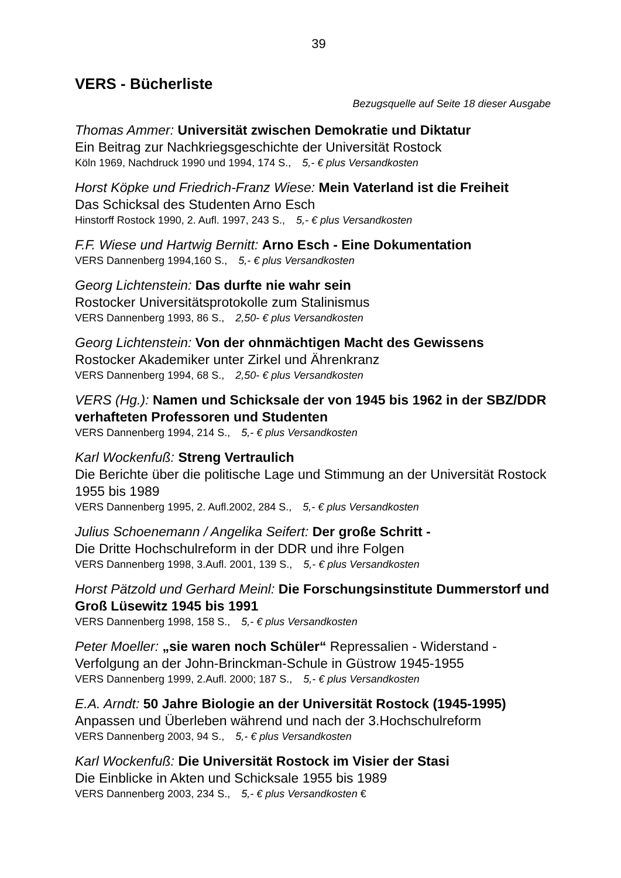39
VERS - Bücherliste
Bezugsquelle auf Seite 18 dieser Ausgabe
Thomas Ammer: Universität zwischen Demokratie und Diktatur
Ein Beitrag zur Nachkriegsgeschichte der Universität Rostock
Köln 1969, Nachdruck 1990 und 1994, 174 S., 5,- € plus Versandkosten
Horst Köpke und Friedrich-Franz Wiese: Mein Vaterland ist die Freiheit
Das Schicksal des Studenten Arno Esch
Hinstorff Rostock 1990, 2. Aufl. 1997, 243 S., 5,- € plus Versandkosten
F.F. Wiese und Hartwig Bernitt: Arno Esch - Eine Dokumentation
VERS Dannenberg 1994,160 S., 5,- € plus Versandkosten
Georg Lichtenstein: Das durfte nie wahr sein
Rostocker Universitätsprotokolle zum Stalinismus
VERS Dannenberg 1993, 86 S., 2,50- € plus Versandkosten
Georg Lichtenstein: Von der ohnmächtigen Macht des Gewissens
Rostocker Akademiker unter Zirkel und Ährenkranz
VERS Dannenberg 1994, 68 S., 2,50- € plus Versandkosten
VERS (Hg.): Namen und Schicksale der von 1945 bis 1962 in der SBZ/DDR verhafteten Professoren und Studenten
VERS Dannenberg 1994, 214 S., 5,- € plus Versandkosten
Karl Wockenfuß: Streng Vertraulich
Die Berichte über die politische Lage und Stimmung an der Universität Rostock 1955 bis 1989
VERS Dannenberg 1995, 2. Aufl.2002, 284 S., 5,- € plus Versandkosten
Julius Schoenemann / Angelika Seifert: Der große Schritt -
Die Dritte Hochschulreform in der DDR und ihre Folgen
VERS Dannenberg 1998, 3.Aufl. 2001, 139 S., 5,- € plus Versandkosten
Horst Pätzold und Gerhard Meinl: Die Forschungsinstitute Dummerstorf und Groß Lüsewitz 1945 bis 1991
VERS Dannenberg 1998, 158 S., 5,- € plus Versandkosten
Peter Moeller: „sie waren noch Schüler“ Repressalien - Widerstand - Verfolgung an der John-Brinckman-Schule in Güstrow 1945-1955
VERS Dannenberg 1999, 2.Aufl. 2000; 187 S., 5,- € plus Versandkosten
E.A. Arndt: 50 Jahre Biologie an der Universität Rostock (1945-1995)
Anpassen und Überleben während und nach der 3.Hochschulreform
VERS Dannenberg 2003, 94 S., 5,- € plus Versandkosten
Karl Wockenfuß: Die Universität Rostock im Visier der Stasi
Die Einblicke in Akten und Schicksale 1955 bis 1989
VERS Dannenberg 2003, 234 S., 5,- € plus Versandkosten €